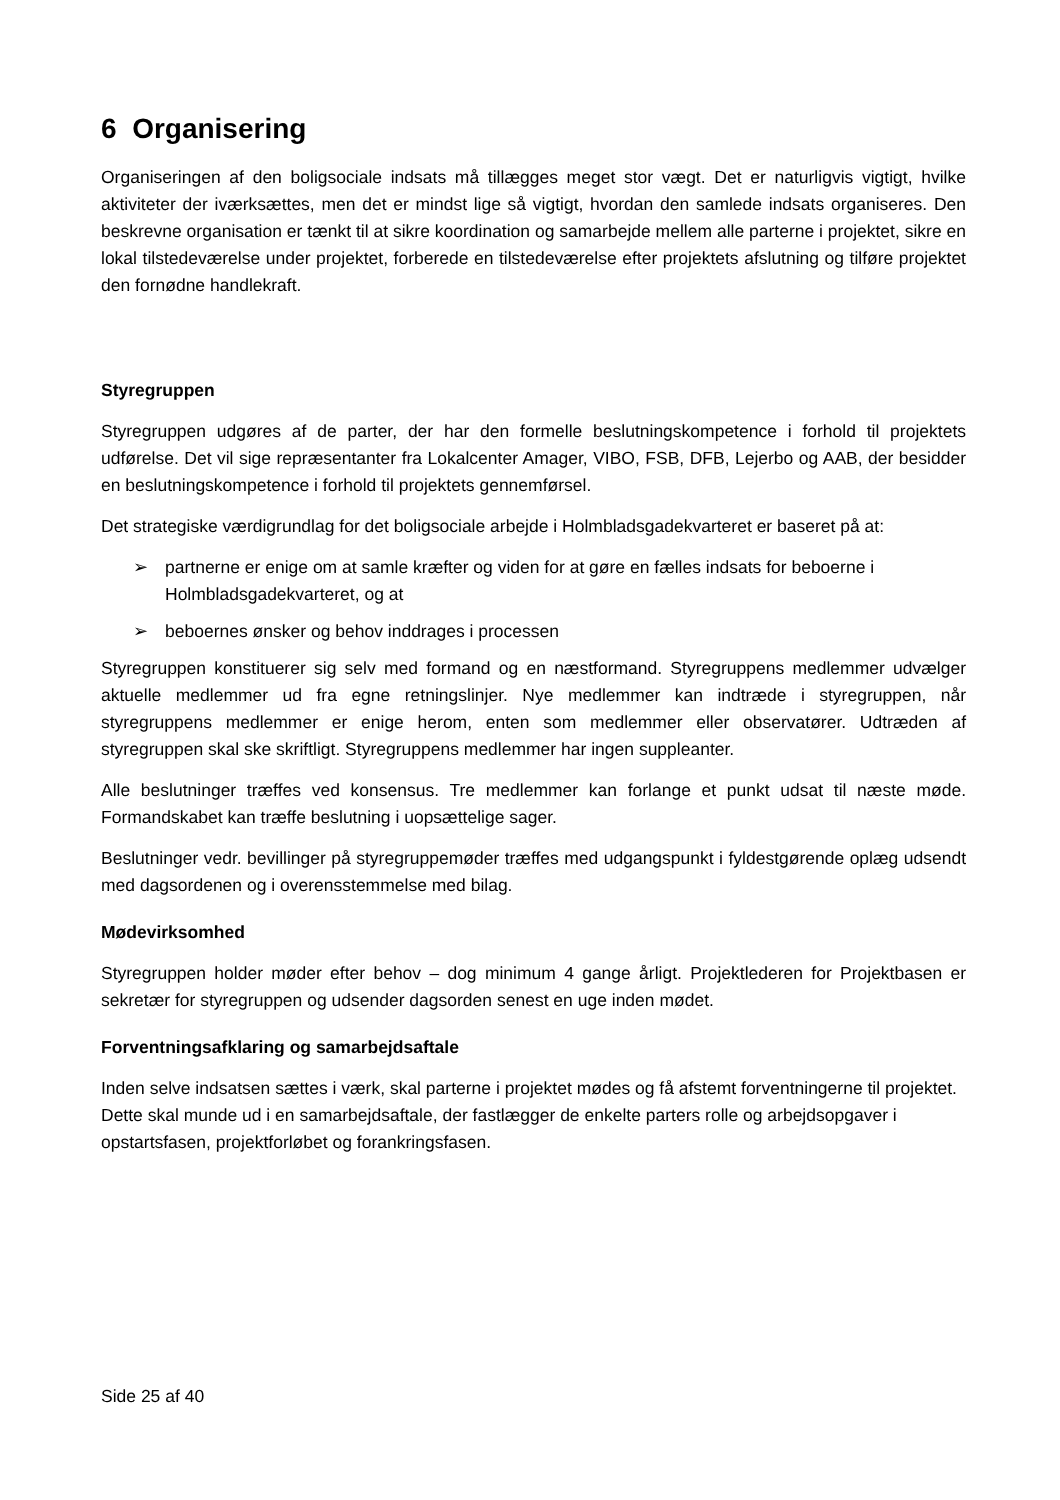6 Organisering
Organiseringen af den boligsociale indsats må tillægges meget stor vægt. Det er naturligvis vigtigt, hvilke aktiviteter der iværksættes, men det er mindst lige så vigtigt, hvordan den samlede indsats organiseres. Den beskrevne organisation er tænkt til at sikre koordination og samarbejde mellem alle parterne i projektet, sikre en lokal tilstedeværelse under projektet, forberede en tilstedeværelse efter projektets afslutning og tilføre projektet den fornødne handlekraft.
Styregruppen
Styregruppen udgøres af de parter, der har den formelle beslutningskompetence i forhold til projektets udførelse. Det vil sige repræsentanter fra Lokalcenter Amager, VIBO, FSB, DFB, Lejerbo og AAB, der besidder en beslutningskompetence i forhold til projektets gennemførsel.
Det strategiske værdigrundlag for det boligsociale arbejde i Holmbladsgadekvarteret er baseret på at:
➢ partnerne er enige om at samle kræfter og viden for at gøre en fælles indsats for beboerne i Holmbladsgadekvarteret, og at
➢ beboernes ønsker og behov inddrages i processen
Styregruppen konstituerer sig selv med formand og en næstformand. Styregruppens medlemmer udvælger aktuelle medlemmer ud fra egne retningslinjer. Nye medlemmer kan indtræde i styregruppen, når styregruppens medlemmer er enige herom, enten som medlemmer eller observatører. Udtræden af styregruppen skal ske skriftligt. Styregruppens medlemmer har ingen suppleanter.
Alle beslutninger træffes ved konsensus. Tre medlemmer kan forlange et punkt udsat til næste møde. Formandskabet kan træffe beslutning i uopsættelige sager.
Beslutninger vedr. bevillinger på styregruppemøder træffes med udgangspunkt i fyldestgørende oplæg udsendt med dagsordenen og i overensstemmelse med bilag.
Mødevirksomhed
Styregruppen holder møder efter behov – dog minimum 4 gange årligt. Projektlederen for Projektbasen er sekretær for styregruppen og udsender dagsorden senest en uge inden mødet.
Forventningsafklaring og samarbejdsaftale
Inden selve indsatsen sættes i værk, skal parterne i projektet mødes og få afstemt forventningerne til projektet. Dette skal munde ud i en samarbejdsaftale, der fastlægger de enkelte parters rolle og arbejdsopgaver i opstartsfasen, projektforløbet og forankringsfasen.
Side 25 af 40